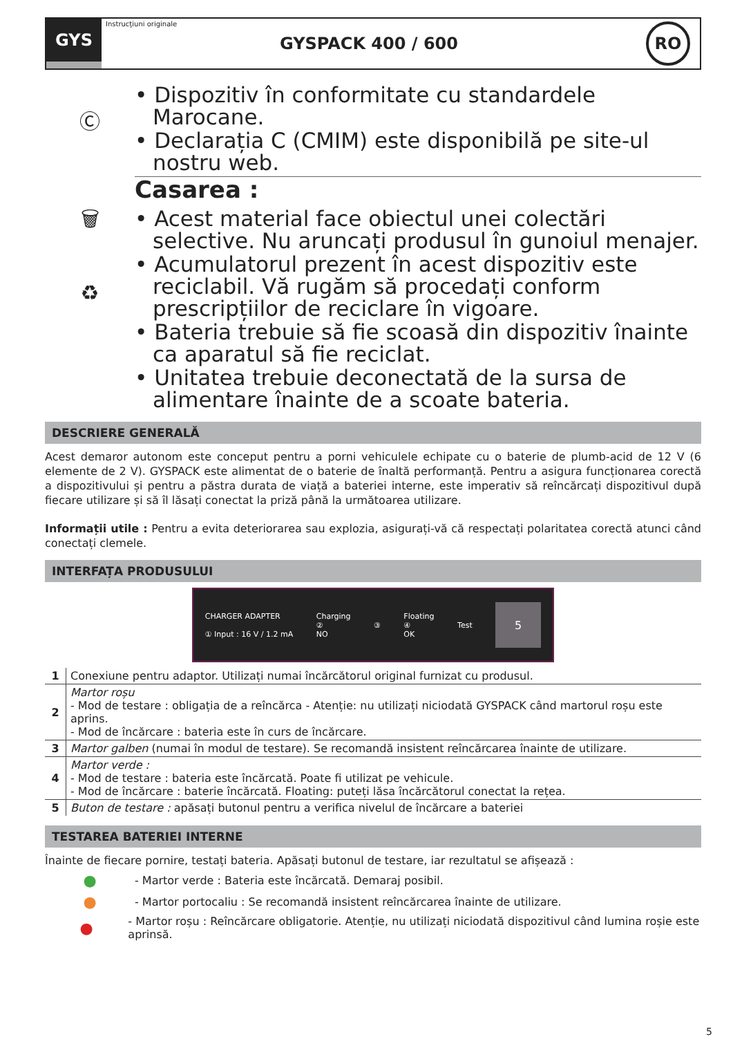GYS
Instrucţiuni originale GYSPACK 400 / 600
RO
Ⓒ
🗑
♻
• Dispozitiv în conformitate cu standardele Marocane.
• Declarația C (CMIM) este disponibilă pe site-ul nostru web.
Casarea :
• Acest material face obiectul unei colectări selective. Nu aruncați produsul în gunoiul menajer.
• Acumulatorul prezent în acest dispozitiv este reciclabil. Vă rugăm să procedați conform prescripțiilor de reciclare în vigoare.
• Bateria trebuie să fie scoasă din dispozitiv înainte ca aparatul să fie reciclat.
• Unitatea trebuie deconectată de la sursa de alimentare înainte de a scoate bateria.
DESCRIERE GENERALĂ
Acest demaror autonom este conceput pentru a porni vehiculele echipate cu o baterie de plumb-acid de 12 V (6 elemente de 2 V). GYSPACK este alimentat de o baterie de înaltă performanță. Pentru a asigura funcționarea corectă a dispozitivului și pentru a păstra durata de viață a bateriei interne, este imperativ să reîncărcați dispozitivul după fiecare utilizare și să îl lăsați conectat la priză până la următoarea utilizare.
Informații utile : Pentru a evita deteriorarea sau explozia, asigurați-vă că respectați polaritatea corectă atunci când conectați clemele.
INTERFAȚA PRODUSULUI
CHARGER ADAPTER
① Input : 16 V / 1.2 mA
Charging
②
NO
③
Floating
④
OK
Test
5
| 1 | Conexiune pentru adaptor. Utilizați numai încărcătorul original furnizat cu produsul. |
| 2 | Martor roșu - Mod de testare : obligația de a reîncărca - Atenție: nu utilizați niciodată GYSPACK când martorul roșu este aprins. - Mod de încărcare : bateria este în curs de încărcare. |
| 3 | Martor galben (numai în modul de testare). Se recomandă insistent reîncărcarea înainte de utilizare. |
| 4 | Martor verde : - Mod de testare : bateria este încărcată. Poate fi utilizat pe vehicule. - Mod de încărcare : baterie încărcată. Floating: puteți lăsa încărcătorul conectat la rețea. |
| 5 | Buton de testare : apăsați butonul pentru a verifica nivelul de încărcare a bateriei |
TESTAREA BATERIEI INTERNE
Înainte de fiecare pornire, testați bateria. Apăsați butonul de testare, iar rezultatul se afișează :
● - Martor verde : Bateria este încărcată. Demaraj posibil.
● - Martor portocaliu : Se recomandă insistent reîncărcarea înainte de utilizare.
● - Martor roșu : Reîncărcare obligatorie. Atenție, nu utilizați niciodată dispozitivul când lumina roșie este aprinsă.
5